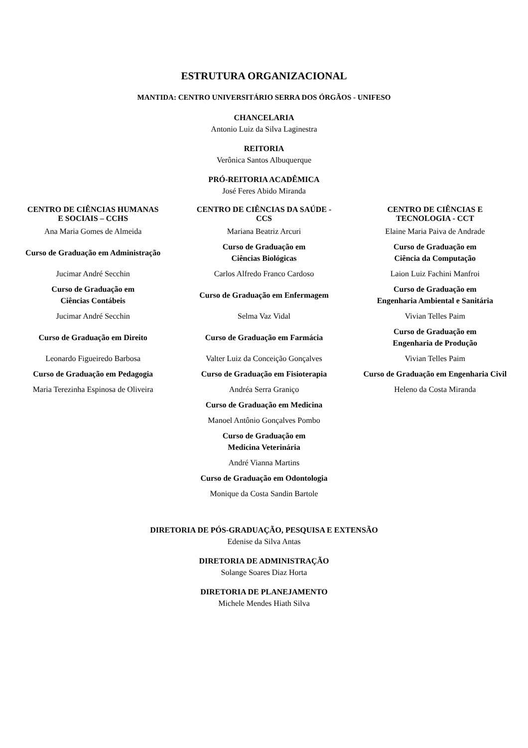ESTRUTURA ORGANIZACIONAL
MANTIDA: CENTRO UNIVERSITÁRIO SERRA DOS ÓRGÃOS - UNIFESO
CHANCELARIA
Antonio Luiz da Silva Laginestra
REITORIA
Verônica Santos Albuquerque
PRÓ-REITORIA ACADÊMICA
José Feres Abido Miranda
| CENTRO DE CIÊNCIAS HUMANAS E SOCIAIS – CCHS | CENTRO DE CIÊNCIAS DA SAÚDE - CCS | CENTRO DE CIÊNCIAS E TECNOLOGIA - CCT |
| --- | --- | --- |
| Ana Maria Gomes de Almeida | Mariana Beatriz Arcuri | Elaine Maria Paiva de Andrade |
| Curso de Graduação em Administração | Curso de Graduação em Ciências Biológicas | Curso de Graduação em Ciência da Computação |
| Jucimar André Secchin | Carlos Alfredo Franco Cardoso | Laion Luiz Fachini Manfroi |
| Curso de Graduação em Ciências Contábeis | Curso de Graduação em Enfermagem | Curso de Graduação em Engenharia Ambiental e Sanitária |
| Jucimar André Secchin | Selma Vaz Vidal | Vivian Telles Paim |
| Curso de Graduação em Direito | Curso de Graduação em Farmácia | Curso de Graduação em Engenharia de Produção |
| Leonardo Figueiredo Barbosa | Valter Luiz da Conceição Gonçalves | Vivian Telles Paim |
| Curso de Graduação em Pedagogia | Curso de Graduação em Fisioterapia | Curso de Graduação em Engenharia Civil |
| Maria Terezinha Espinosa de Oliveira | Andréa Serra Graniço | Heleno da Costa Miranda |
| | Curso de Graduação em Medicina | |
| | Manoel Antônio Gonçalves Pombo | |
| | Curso de Graduação em Medicina Veterinária | |
| | André Vianna Martins | |
| | Curso de Graduação em Odontologia | |
| | Monique da Costa Sandin Bartole | |
DIRETORIA DE PÓS-GRADUAÇÃO, PESQUISA E EXTENSÃO
Edenise da Silva Antas
DIRETORIA DE ADMINISTRAÇÃO
Solange Soares Diaz Horta
DIRETORIA DE PLANEJAMENTO
Michele Mendes Hiath Silva